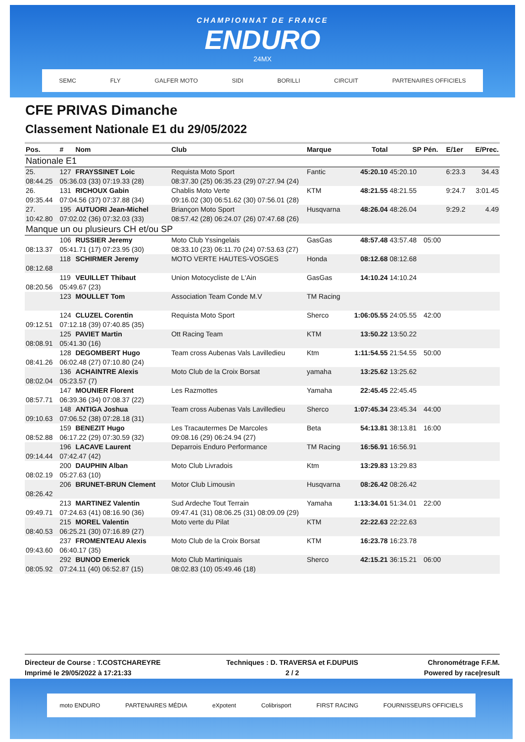CHAMPIONNAT DE FRANCE
ENDURO
24MX
SEMC FLY GALFER MOTO SIDI BORILLI CIRCUIT PARTENAIRES OFFICIELS
CFE PRIVAS Dimanche
Classement Nationale E1 du 29/05/2022
| Pos. | # | Nom | Club | Marque | Total | SP | Pén. | E/1er | E/Prec. |
| --- | --- | --- | --- | --- | --- | --- | --- | --- | --- |
| Nationale E1 | | | | | | | | | |
| 25. | 127 | FRAYSSINET Loic | Requista Moto Sport | Fantic | 45:20.10 | 45:20.10 | | 6:23.3 | 34.43 |
| 08:44.25 | 05:36.03 (33) 07:19.33 (28) | | 08:37.30 (25) 06:35.23 (29) 07:27.94 (24) | | | | | | |
| 26. | 131 | RICHOUX Gabin | Chablis Moto Verte | KTM | 48:21.55 | 48:21.55 | | 9:24.7 | 3:01.45 |
| 09:35.44 | 07:04.56 (37) 07:37.88 (34) | | 09:16.02 (30) 06:51.62 (30) 07:56.01 (28) | | | | | | |
| 27. | 195 | AUTUORI Jean-Michel | Briançon Moto Sport | Husqvarna | 48:26.04 | 48:26.04 | | 9:29.2 | 4.49 |
| 10:42.80 | 07:02.02 (36) 07:32.03 (33) | | 08:57.42 (28) 06:24.07 (26) 07:47.68 (26) | | | | | | |
| Manque un ou plusieurs CH et/ou SP | | | | | | | | | |
| | 106 | RUSSIER Jeremy | Moto Club Yssingelais | GasGas | 48:57.48 | 43:57.48 | 05:00 | | |
| 08:13.37 | 05:41.71 (17) 07:23.95 (30) | | 08:33.10 (23) 06:11.70 (24) 07:53.63 (27) | | | | | | |
| | 118 | SCHIRMER Jeremy | MOTO VERTE HAUTES-VOSGES | Honda | 08:12.68 | 08:12.68 | | | |
| 08:12.68 | | | | | | | | | |
| | 119 | VEUILLET Thibaut | Union Motocycliste de L'Ain | GasGas | 14:10.24 | 14:10.24 | | | |
| 08:20.56 | 05:49.67 (23) | | | | | | | | |
| | 123 | MOULLET Tom | Association Team Conde M.V | TM Racing | | | | | |
| | 124 | CLUZEL Corentin | Requista Moto Sport | Sherco | 1:06:05.55 | 24:05.55 | 42:00 | | |
| 09:12.51 | 07:12.18 (39) 07:40.85 (35) | | | | | | | | |
| | 125 | PAVIET Martin | Ott Racing Team | KTM | 13:50.22 | 13:50.22 | | | |
| 08:08.91 | 05:41.30 (16) | | | | | | | | |
| | 128 | DEGOMBERT Hugo | Team cross Aubenas Vals Lavilledieu | Ktm | 1:11:54.55 | 21:54.55 | 50:00 | | |
| 08:41.26 | 06:02.48 (27) 07:10.80 (24) | | | | | | | | |
| | 136 | ACHAINTRE Alexis | Moto Club de la Croix Borsat | yamaha | 13:25.62 | 13:25.62 | | | |
| 08:02.04 | 05:23.57 (7) | | | | | | | | |
| | 147 | MOUNIER Florent | Les Razmottes | Yamaha | 22:45.45 | 22:45.45 | | | |
| 08:57.71 | 06:39.36 (34) 07:08.37 (22) | | | | | | | | |
| | 148 | ANTIGA Joshua | Team cross Aubenas Vals Lavilledieu | Sherco | 1:07:45.34 | 23:45.34 | 44:00 | | |
| 09:10.63 | 07:06.52 (38) 07:28.18 (31) | | | | | | | | |
| | 159 | BENEZIT Hugo | Les Tracautermes De Marcoles | Beta | 54:13.81 | 38:13.81 | 16:00 | | |
| 08:52.88 | 06:17.22 (29) 07:30.59 (32) | | 09:08.16 (29) 06:24.94 (27) | | | | | | |
| | 196 | LACAVE Laurent | Deparrois Enduro Performance | TM Racing | 16:56.91 | 16:56.91 | | | |
| 09:14.44 | 07:42.47 (42) | | | | | | | | |
| | 200 | DAUPHIN Alban | Moto Club Livradois | Ktm | 13:29.83 | 13:29.83 | | | |
| 08:02.19 | 05:27.63 (10) | | | | | | | | |
| | 206 | BRUNET-BRUN Clement | Motor Club Limousin | Husqvarna | 08:26.42 | 08:26.42 | | | |
| 08:26.42 | | | | | | | | | |
| | 213 | MARTINEZ Valentin | Sud Ardeche Tout Terrain | Yamaha | 1:13:34.01 | 51:34.01 | 22:00 | | |
| 09:49.71 | 07:24.63 (41) 08:16.90 (36) | | 09:47.41 (31) 08:06.25 (31) 08:09.09 (29) | | | | | | |
| | 215 | MOREL Valentin | Moto verte du Pilat | KTM | 22:22.63 | 22:22.63 | | | |
| 08:40.53 | 06:25.21 (30) 07:16.89 (27) | | | | | | | | |
| | 237 | FROMENTEAU Alexis | Moto Club de la Croix Borsat | KTM | 16:23.78 | 16:23.78 | | | |
| 09:43.60 | 06:40.17 (35) | | | | | | | | |
| | 292 | BUNOD Emerick | Moto Club Martiniquais | Sherco | 42:15.21 | 36:15.21 | 06:00 | | |
| 08:05.92 | 07:24.11 (40) 06:52.87 (15) | | 08:02.83 (10) 05:49.46 (18) | | | | | | |
Directeur de Course : T.COSTCHAREYRE
Imprimé le 29/05/2022 à 17:21:33
Techniques : D. TRAVERSA et F.DUPUIS
2 / 2
Chronométrage F.F.M.
Powered by race|result
moto ENDURO PARTENAIRES MÉDIA eXpotent Colibrisport FIRST RACING FOURNISSEURS OFFICIELS